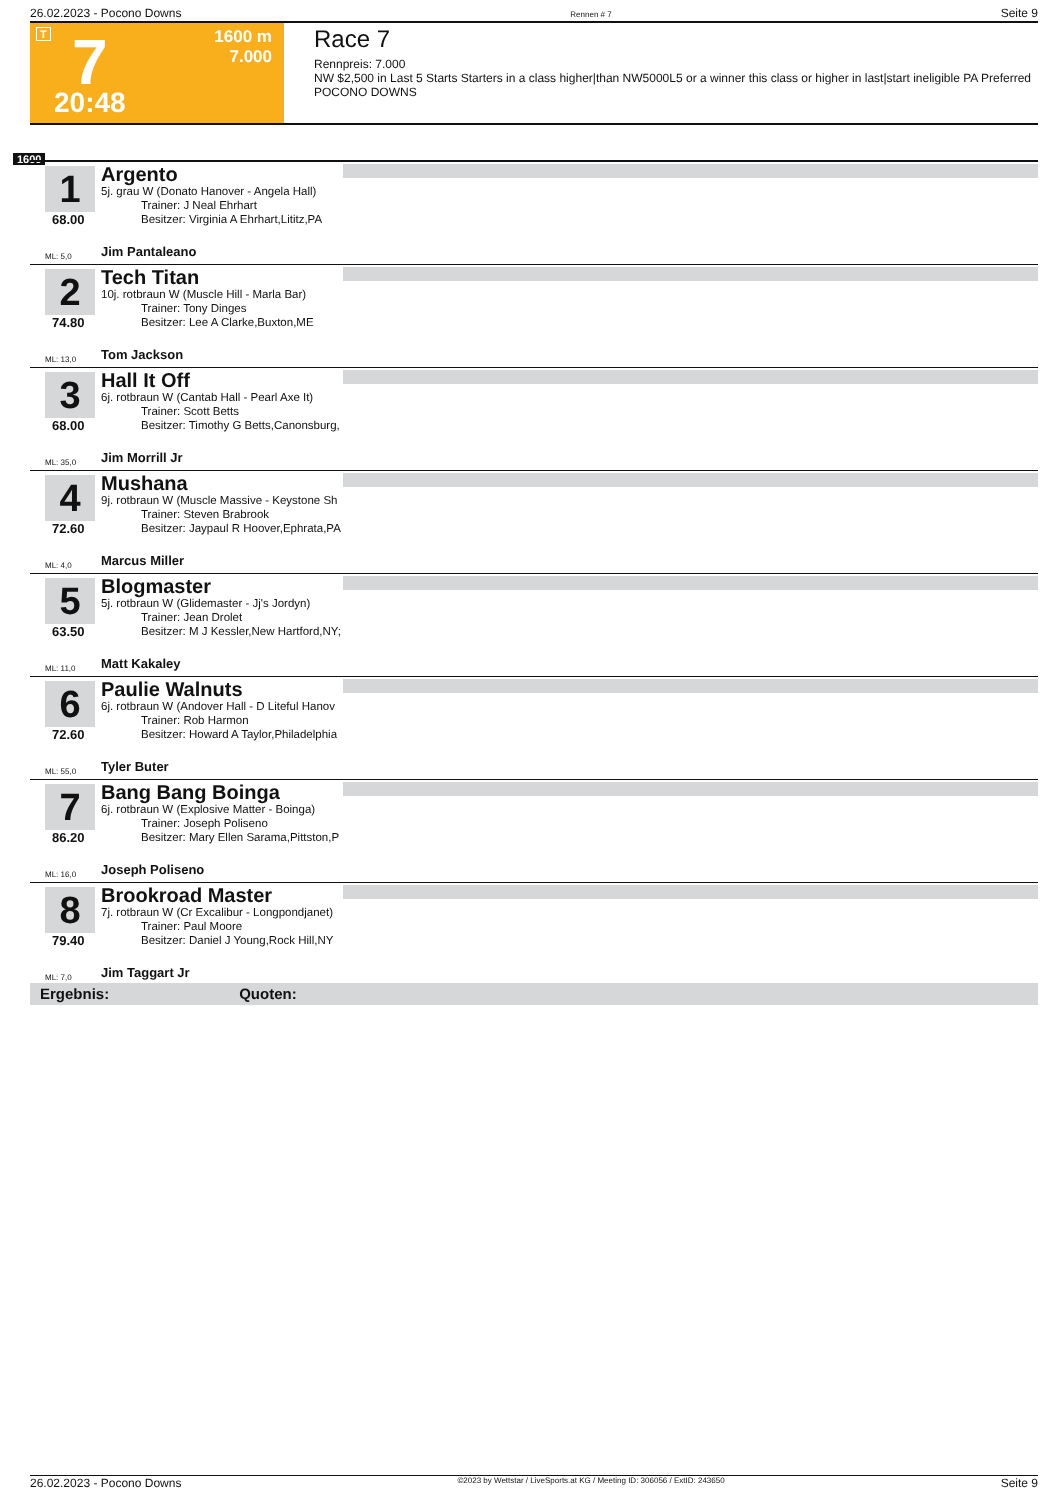26.02.2023 - Pocono Downs Rennen # 7 Seite 9
T 7 1600 m
7.000
20:48
Race 7
Rennpreis: 7.000
NW $2,500 in Last 5 Starts Starters in a class higher|than NW5000L5 or a winner this class or higher in last|start ineligible PA Preferred
POCONO DOWNS
1600
1
68.00
Argento
5j. grau W (Donato Hanover - Angela Hall)
Trainer: J Neal Ehrhart
Besitzer: Virginia A Ehrhart,Lititz,PA
ML: 5,0 Jim Pantaleano
2
74.80
Tech Titan
10j. rotbraun W (Muscle Hill - Marla Bar)
Trainer: Tony Dinges
Besitzer: Lee A Clarke,Buxton,ME
ML: 13,0 Tom Jackson
3
68.00
Hall It Off
6j. rotbraun W (Cantab Hall - Pearl Axe It)
Trainer: Scott Betts
Besitzer: Timothy G Betts,Canonsburg,
ML: 35,0 Jim Morrill Jr
4
72.60
Mushana
9j. rotbraun W (Muscle Massive - Keystone Sh
Trainer: Steven Brabrook
Besitzer: Jaypaul R Hoover,Ephrata,PA
ML: 4,0 Marcus Miller
5
63.50
Blogmaster
5j. rotbraun W (Glidemaster - Jj's Jordyn)
Trainer: Jean Drolet
Besitzer: M J Kessler,New Hartford,NY;
ML: 11,0 Matt Kakaley
6
72.60
Paulie Walnuts
6j. rotbraun W (Andover Hall - D Liteful Hanov
Trainer: Rob Harmon
Besitzer: Howard A Taylor,Philadelphia
ML: 55,0 Tyler Buter
7
86.20
Bang Bang Boinga
6j. rotbraun W (Explosive Matter - Boinga)
Trainer: Joseph Poliseno
Besitzer: Mary Ellen Sarama,Pittston,P
ML: 16,0 Joseph Poliseno
8
79.40
Brookroad Master
7j. rotbraun W (Cr Excalibur - Longpondjanet)
Trainer: Paul Moore
Besitzer: Daniel J Young,Rock Hill,NY
ML: 7,0 Jim Taggart Jr
Ergebnis: Quoten:
26.02.2023 - Pocono Downs ©2023 by Wettstar / LiveSports.at KG / Meeting ID: 306056 / ExtID: 243650 Seite 9